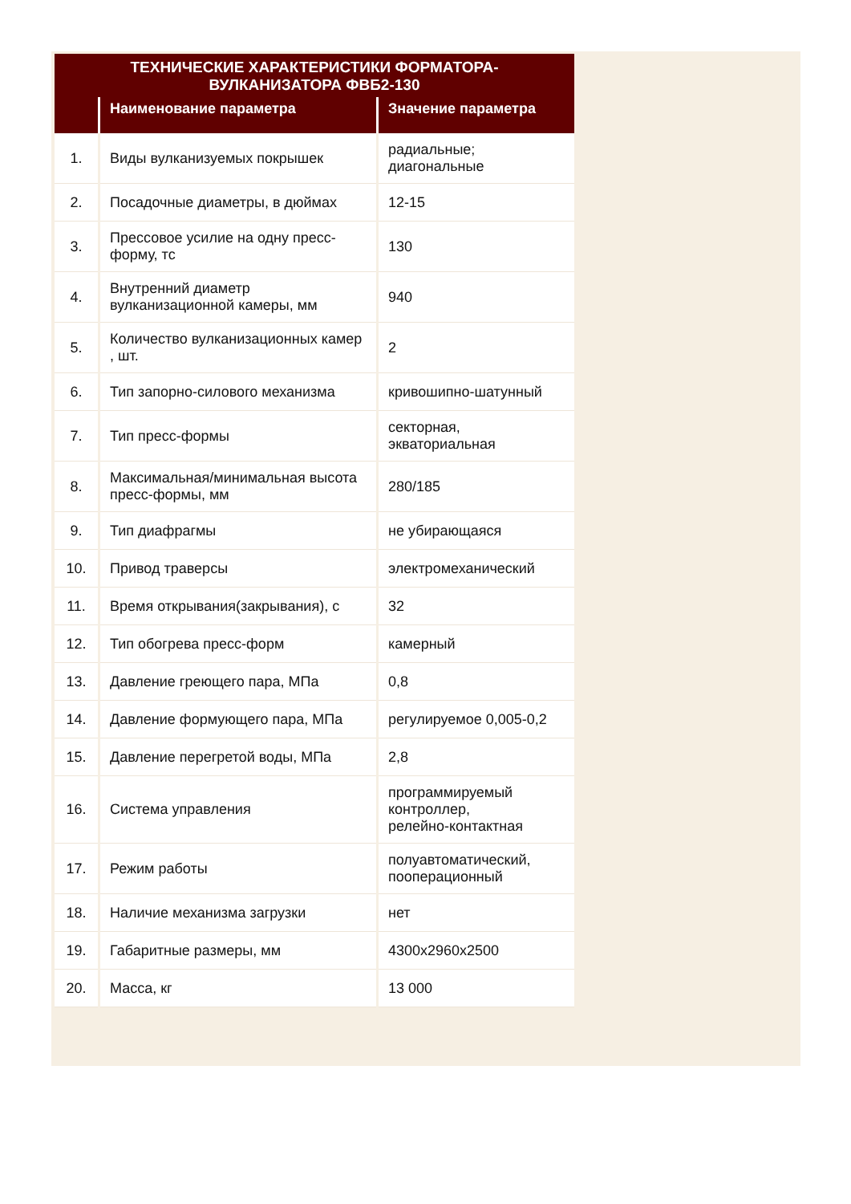| ТЕХНИЧЕСКИЕ ХАРАКТЕРИСТИКИ ФОРМАТОРА-ВУЛКАНИЗАТОРА ФВБ2-130 | | |
| | Наименование параметра | Значение параметра |
| 1. | Виды вулканизуемых покрышек | радиальные; диагональные |
| 2. | Посадочные диаметры, в дюймах | 12-15 |
| 3. | Прессовое усилие на одну пресс-форму, тс | 130 |
| 4. | Внутренний диаметр вулканизационной камеры, мм | 940 |
| 5. | Количество вулканизационных камер , шт. | 2 |
| 6. | Тип запорно-силового механизма | кривошипно-шатунный |
| 7. | Тип пресс-формы | секторная, экваториальная |
| 8. | Максимальная/минимальная высота пресс-формы, мм | 280/185 |
| 9. | Тип диафрагмы | не убирающаяся |
| 10. | Привод траверсы | электромеханический |
| 11. | Время открывания(закрывания), с | 32 |
| 12. | Тип обогрева пресс-форм | камерный |
| 13. | Давление греющего пара, МПа | 0,8 |
| 14. | Давление формующего пара, МПа | регулируемое 0,005-0,2 |
| 15. | Давление перегретой воды, МПа | 2,8 |
| 16. | Система управления | программируемый контроллер, релейно-контактная |
| 17. | Режим работы | полуавтоматический, пооперационный |
| 18. | Наличие механизма загрузки | нет |
| 19. | Габаритные размеры, мм | 4300x2960x2500 |
| 20. | Масса, кг | 13 000 |